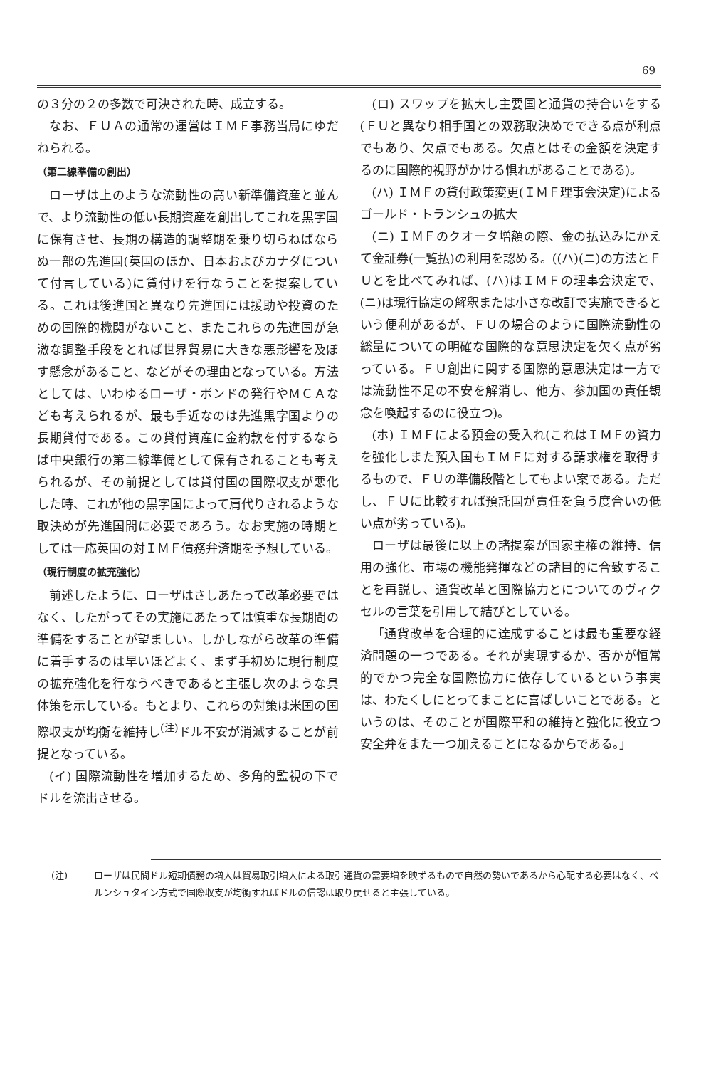69
の３分の２の多数で可決された時、成立する。
なお、ＦＵＡの通常の運営はＩＭＦ事務当局にゆだねられる。
（第二線準備の創出）
ローザは上のような流動性の高い新準備資産と並んで、より流動性の低い長期資産を創出してこれを黒字国に保有させ、長期の構造的調整期を乗り切らねばならぬ一部の先進国(英国のほか、日本およびカナダについて付言している)に貸付けを行なうことを提案している。これは後進国と異なり先進国には援助や投資のための国際的機関がないこと、またこれらの先進国が急激な調整手段をとれば世界貿易に大きな悪影響を及ぼす懸念があること、などがその理由となっている。方法としては、いわゆるローザ・ボンドの発行やＭＣＡなども考えられるが、最も手近なのは先進黒字国よりの長期貸付である。この貸付資産に金約款を付するならば中央銀行の第二線準備として保有されることも考えられるが、その前提としては貸付国の国際収支が悪化した時、これが他の黒字国によって肩代りされるような取決めが先進国間に必要であろう。なお実施の時期としては一応英国の対ＩＭＦ債務弁済期を予想している。
（現行制度の拡充強化）
前述したように、ローザはさしあたって改革必要ではなく、したがってその実施にあたっては慎重な長期間の準備をすることが望ましい。しかしながら改革の準備に着手するのは早いほどよく、まず手初めに現行制度の拡充強化を行なうべきであると主張し次のような具体策を示している。もとより、これらの対策は米国の国際収支が均衡を維持し<sup>(注)</sup>ドル不安が消滅することが前提となっている。
(イ) 国際流動性を増加するため、多角的監視の下でドルを流出させる。
(ロ) スワップを拡大し主要国と通貨の持合いをする(ＦＵと異なり相手国との双務取決めでできる点が利点でもあり、欠点でもある。欠点とはその金額を決定するのに国際的視野がかける惧れがあることである)。
(ハ) ＩＭＦの貸付政策変更(ＩＭＦ理事会決定)によるゴールド・トランシュの拡大
(ニ) ＩＭＦのクオータ増額の際、金の払込みにかえて金証券(一覧払)の利用を認める。((ハ)(ニ)の方法とＦＵとを比べてみれば、(ハ)はＩＭＦの理事会決定で、(ニ)は現行協定の解釈または小さな改訂で実施できるという便利があるが、ＦＵの場合のように国際流動性の総量についての明確な国際的な意思決定を欠く点が劣っている。ＦＵ創出に関する国際的意思決定は一方では流動性不足の不安を解消し、他方、参加国の責任観念を喚起するのに役立つ)。
(ホ) ＩＭＦによる預金の受入れ(これはＩＭＦの資力を強化しまた預入国もＩＭＦに対する請求権を取得するもので、ＦＵの準備段階としてもよい案である。ただし、ＦＵに比較すれば預託国が責任を負う度合いの低い点が劣っている)。
ローザは最後に以上の諸提案が国家主権の維持、信用の強化、市場の機能発揮などの諸目的に合致することを再説し、通貨改革と国際協力とについてのヴィクセルの言葉を引用して結びとしている。
「通貨改革を合理的に達成することは最も重要な経済問題の一つである。それが実現するか、否かが恒常的でかつ完全な国際協力に依存しているという事実は、わたくしにとってまことに喜ばしいことである。というのは、そのことが国際平和の維持と強化に役立つ安全弁をまた一つ加えることになるからである。」
(注) ローザは民間ドル短期債務の増大は貿易取引増大による取引通貨の需要増を映ずるもので自然の勢いであるから心配する必要はなく、ベルンシュタイン方式で国際収支が均衡すればドルの信認は取り戻せると主張している。